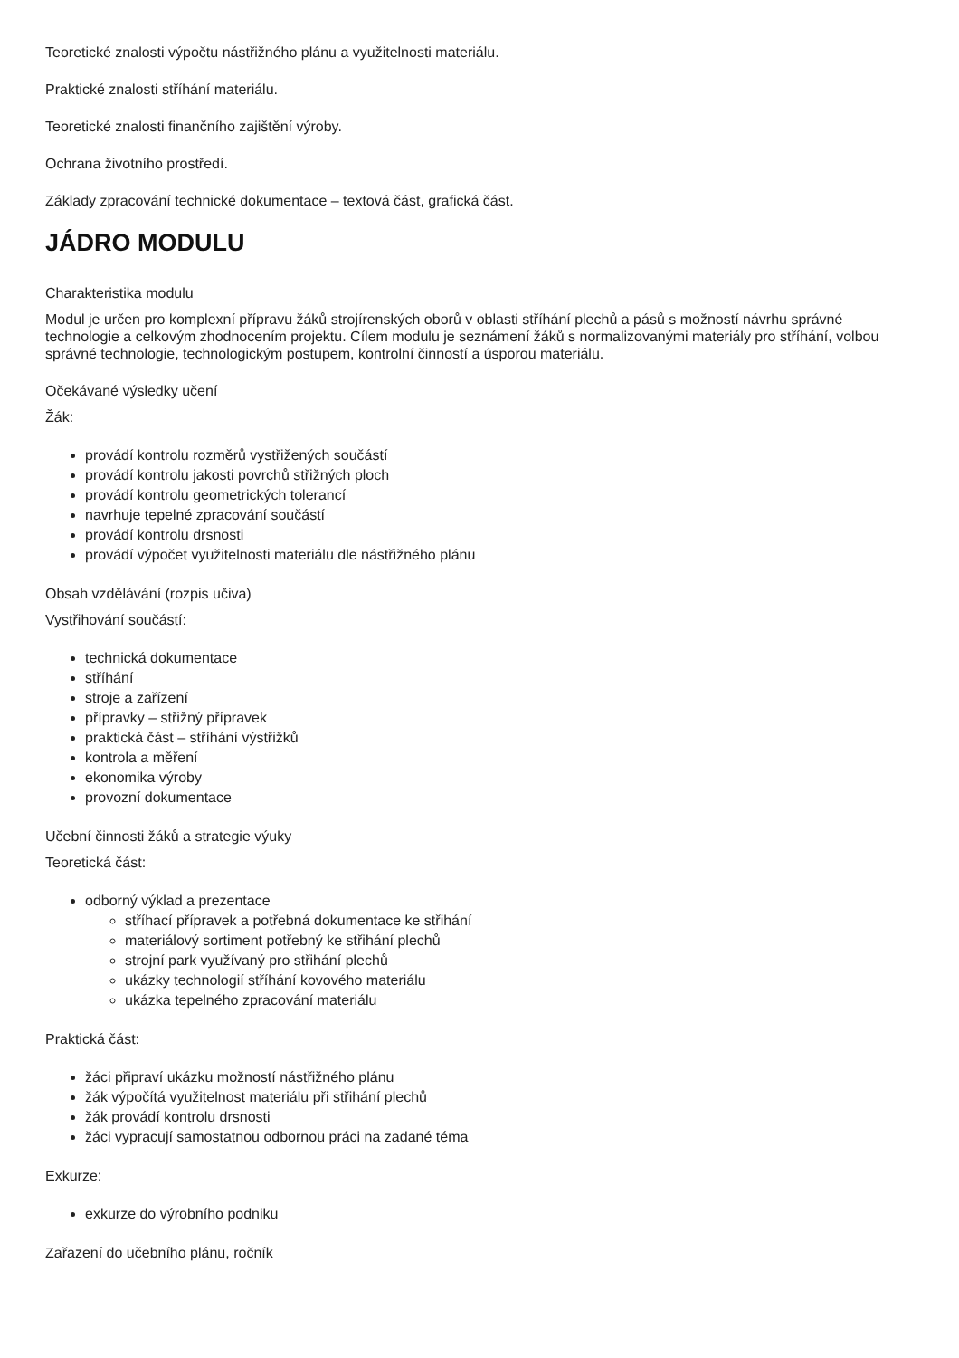Teoretické znalosti výpočtu nástřižného plánu a využitelnosti materiálu.
Praktické znalosti stříhání materiálu.
Teoretické znalosti finančního zajištění výroby.
Ochrana životního prostředí.
Základy zpracování technické dokumentace – textová část, grafická část.
JÁDRO MODULU
Charakteristika modulu
Modul je určen pro komplexní přípravu žáků strojírenských oborů v oblasti stříhání plechů a pásů s možností návrhu správné technologie a celkovým zhodnocením projektu. Cílem modulu je seznámení žáků s normalizovanými materiály pro stříhání, volbou správné technologie, technologickým postupem, kontrolní činností a úsporou materiálu.
Očekávané výsledky učení
Žák:
provádí kontrolu rozměrů vystřižených součástí
provádí kontrolu jakosti povrchů střižných ploch
provádí kontrolu geometrických tolerancí
navrhuje tepelné zpracování součástí
provádí kontrolu drsnosti
provádí výpočet využitelnosti materiálu dle nástřižného plánu
Obsah vzdělávání (rozpis učiva)
Vystřihování součástí:
technická dokumentace
stříhání
stroje a zařízení
přípravky – střižný přípravek
praktická část – stříhání výstřižků
kontrola a měření
ekonomika výroby
provozní dokumentace
Učební činnosti žáků a strategie výuky
Teoretická část:
odborný výklad a prezentace
stříhací přípravek a potřebná dokumentace ke střihání
materiálový sortiment potřebný ke střihání plechů
strojní park využívaný pro střihání plechů
ukázky technologií stříhání kovového materiálu
ukázka tepelného zpracování materiálu
Praktická část:
žáci připraví ukázku možností nástřižného plánu
žák výpočítá využitelnost materiálu při střihání plechů
žák provádí kontrolu drsnosti
žáci vypracují samostatnou odbornou práci na zadané téma
Exkurze:
exkurze do výrobního podniku
Zařazení do učebního plánu, ročník